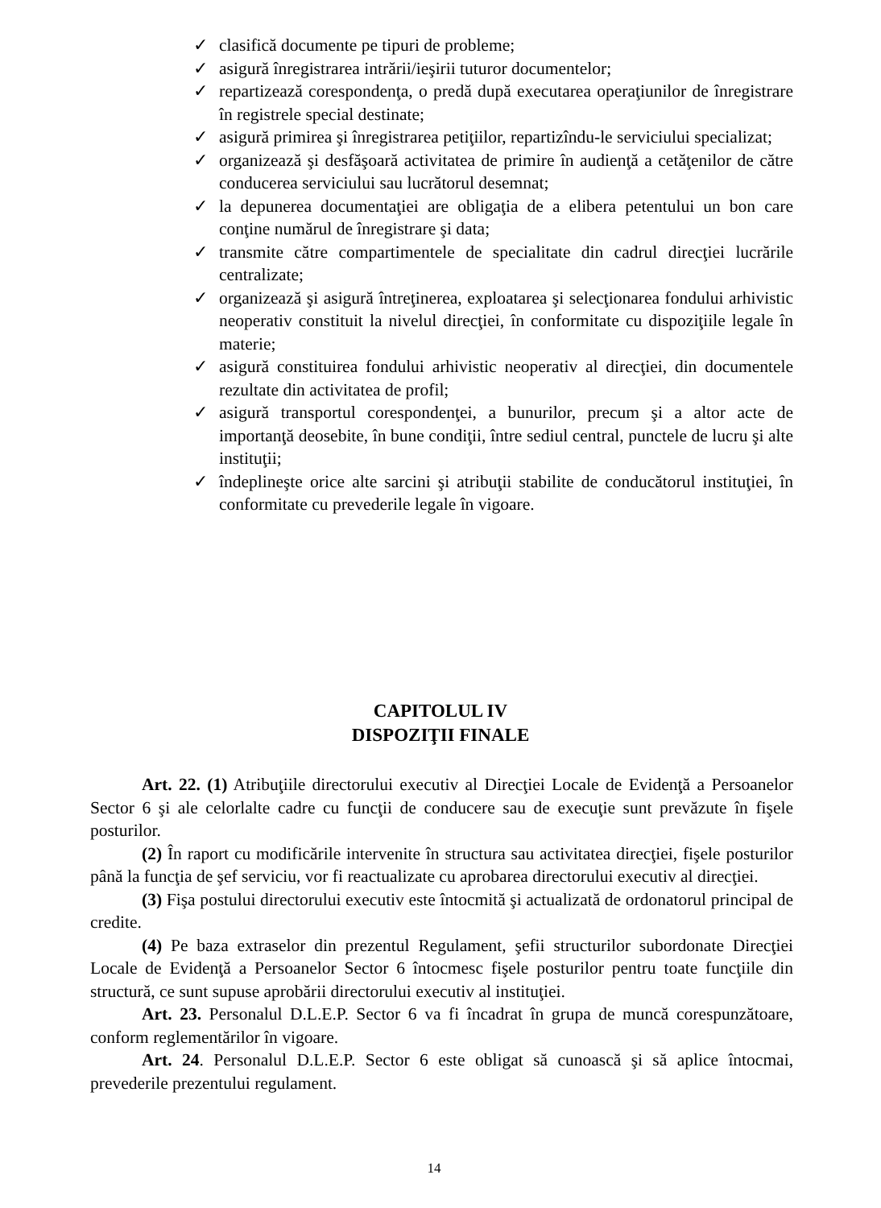✓ clasifică documente pe tipuri de probleme;
✓ asigură înregistrarea intrării/ieşirii tuturor documentelor;
✓ repartizează corespondenţa, o predă după executarea operaţiunilor de înregistrare în registrele special destinate;
✓ asigură primirea şi înregistrarea petiţiilor, repartizîndu-le serviciului specializat;
✓ organizează şi desfăşoară activitatea de primire în audienţă a cetăţenilor de către conducerea serviciului sau lucrătorul desemnat;
✓ la depunerea documentaţiei are obligaţia de a elibera petentului un bon care conţine numărul de înregistrare şi data;
✓ transmite către compartimentele de specialitate din cadrul direcţiei lucrările centralizate;
✓ organizează şi asigură întreţinerea, exploatarea şi selecţionarea fondului arhivistic neoperativ constituit la nivelul direcţiei, în conformitate cu dispoziţiile legale în materie;
✓ asigură constituirea fondului arhivistic neoperativ al direcţiei, din documentele rezultate din activitatea de profil;
✓ asigură transportul corespondenţei, a bunurilor, precum şi a altor acte de importanţă deosebite, în bune condiţii, între sediul central, punctele de lucru şi alte instituţii;
✓ îndeplineşte orice alte sarcini şi atribuţii stabilite de conducătorul instituţiei, în conformitate cu prevederile legale în vigoare.
CAPITOLUL IV
DISPOZIŢII FINALE
Art. 22. (1) Atribuţiile directorului executiv al Direcţiei Locale de Evidenţă a Persoanelor Sector 6 şi ale celorlalte cadre cu funcţii de conducere sau de execuţie sunt prevăzute în fişele posturilor.
(2) În raport cu modificările intervenite în structura sau activitatea direcţiei, fişele posturilor până la funcţia de şef serviciu, vor fi reactualizate cu aprobarea directorului executiv al direcţiei.
(3) Fişa postului directorului executiv este întocmită şi actualizată de ordonatorul principal de credite.
(4) Pe baza extraselor din prezentul Regulament, şefii structurilor subordonate Direcţiei Locale de Evidenţă a Persoanelor Sector 6 întocmesc fişele posturilor pentru toate funcţiile din structură, ce sunt supuse aprobării directorului executiv al instituţiei.
Art. 23. Personalul D.L.E.P. Sector 6 va fi încadrat în grupa de muncă corespunzătoare, conform reglementărilor în vigoare.
Art. 24. Personalul D.L.E.P. Sector 6 este obligat să cunoască şi să aplice întocmai, prevederile prezentului regulament.
14